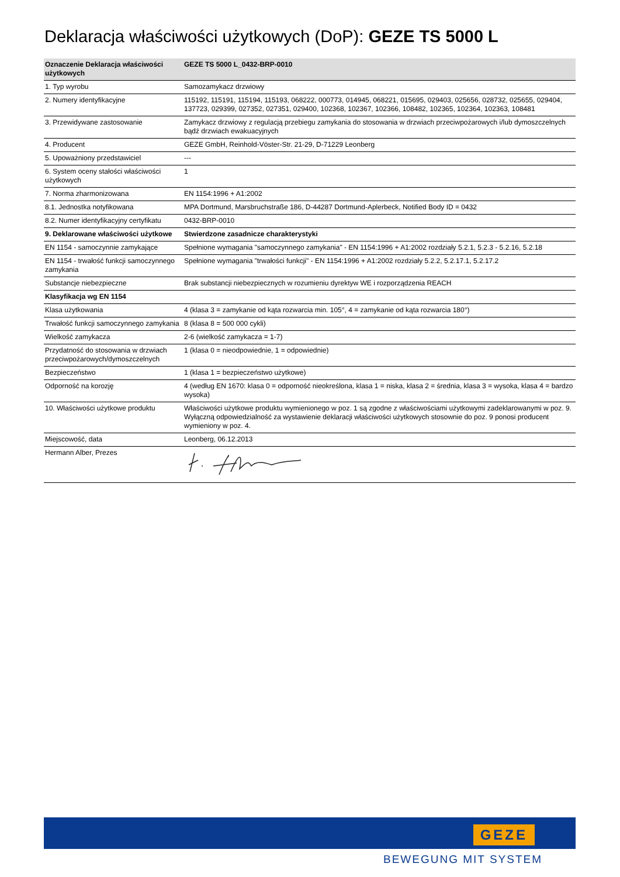Deklaracja właściwości użytkowych (DoP): GEZE TS 5000 L
| Oznaczenie Deklaracja właściwości użytkowych | GEZE TS 5000 L_0432-BRP-0010 |
| --- | --- |
| 1. Typ wyrobu | Samozamykacz drzwiowy |
| 2. Numery identyfikacyjne | 115192, 115191, 115194, 115193, 068222, 000773, 014945, 068221, 015695, 029403, 025656, 028732, 025655, 029404, 137723, 029399, 027352, 027351, 029400, 102368, 102367, 102366, 108482, 102365, 102364, 102363, 108481 |
| 3. Przewidywane zastosowanie | Zamykacz drzwiowy z regulacją przebiegu zamykania do stosowania w drzwiach przeciwpożarowych i/lub dymoszczelnych bądź drzwiach ewakuacyjnych |
| 4. Producent | GEZE GmbH, Reinhold-Vöster-Str. 21-29, D-71229 Leonberg |
| 5. Upoważniony przedstawiciel | --- |
| 6. System oceny stałości właściwości użytkowych | 1 |
| 7. Norma zharmonizowana | EN 1154:1996 + A1:2002 |
| 8.1. Jednostka notyfikowana | MPA Dortmund, Marsbruchstraße 186, D-44287 Dortmund-Aplerbeck, Notified Body ID = 0432 |
| 8.2. Numer identyfikacyjny certyfikatu | 0432-BRP-0010 |
| 9. Deklarowane właściwości użytkowe | Stwierdzone zasadnicze charakterystyki |
| EN 1154 - samoczynnie zamykające | Spełnione wymagania "samoczynnego zamykania" - EN 1154:1996 + A1:2002 rozdziały 5.2.1, 5.2.3 - 5.2.16, 5.2.18 |
| EN 1154 - trwałość funkcji samoczynnego zamykania | Spełnione wymagania "trwałości funkcji" - EN 1154:1996 + A1:2002 rozdziały 5.2.2, 5.2.17.1, 5.2.17.2 |
| Substancje niebezpieczne | Brak substancji niebezpiecznych w rozumieniu dyrektyw WE i rozporządzenia REACH |
| Klasyfikacja wg EN 1154 | |
| Klasa użytkowania | 4 (klasa 3 = zamykanie od kąta rozwarcia min. 105°, 4 = zamykanie od kąta rozwarcia 180°) |
| Trwałość funkcji samoczynnego zamykania | 8 (klasa 8 = 500 000 cykli) |
| Wielkość zamykacza | 2-6 (wielkość zamykacza = 1-7) |
| Przydatność do stosowania w drzwiach przeciwpożarowych/dymoszczelnych | 1 (klasa 0 = nieodpowiednie, 1 = odpowiednie) |
| Bezpieczeństwo | 1 (klasa 1 = bezpieczeństwo użytkowe) |
| Odporność na korozję | 4 (według EN 1670: klasa 0 = odporność nieokreślona, klasa 1 = niska, klasa 2 = średnia, klasa 3 = wysoka, klasa 4 = bardzo wysoka) |
| 10. Właściwości użytkowe produktu | Właściwości użytkowe produktu wymienionego w poz. 1 są zgodne z właściwościami użytkowymi zadeklarowanymi w poz. 9. Wyłączną odpowiedzialność za wystawienie deklaracji właściwości użytkowych stosownie do poz. 9 ponosi producent wymieniony w poz. 4. |
| Miejscowość, data | Leonberg, 06.12.2013 |
| Hermann Alber, Prezes | |
GEZE
BEWEGUNG MIT SYSTEM